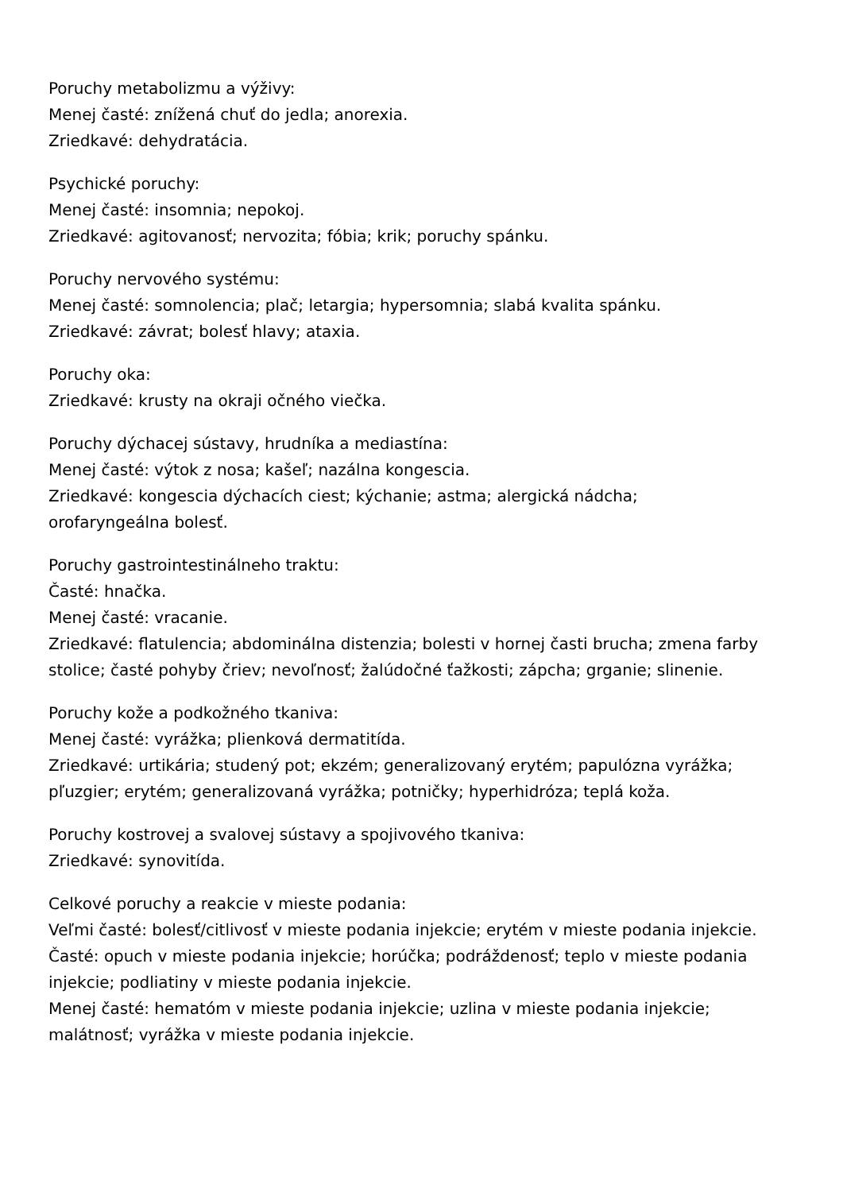Poruchy metabolizmu a výživy:
Menej časté: znížená chuť do jedla; anorexia.
Zriedkavé: dehydratácia.
Psychické poruchy:
Menej časté: insomnia; nepokoj.
Zriedkavé: agitovanosť; nervozita; fóbia; krik; poruchy spánku.
Poruchy nervového systému:
Menej časté: somnolencia; plač; letargia; hypersomnia; slabá kvalita spánku.
Zriedkavé: závrat; bolesť hlavy; ataxia.
Poruchy oka:
Zriedkavé: krusty na okraji očného viečka.
Poruchy dýchacej sústavy, hrudníka a mediastína:
Menej časté: výtok z nosa; kašeľ; nazálna kongescia.
Zriedkavé: kongescia dýchacích ciest; kýchanie; astma; alergická nádcha;
orofaryngeálna bolesť.
Poruchy gastrointestinálneho traktu:
Časté: hnačka.
Menej časté: vracanie.
Zriedkavé: flatulencia; abdominálna distenzia; bolesti v hornej časti brucha; zmena farby stolice; časté pohyby čriev; nevoľnosť; žalúdočné ťažkosti; zápcha; grganie; slinenie.
Poruchy kože a podkožného tkaniva:
Menej časté: vyrážka; plienková dermatitída.
Zriedkavé: urtikária; studený pot; ekzém; generalizovaný erytém; papulózna vyrážka; pľuzgier; erytém; generalizovaná vyrážka; potničky; hyperhidróza; teplá koža.
Poruchy kostrovej a svalovej sústavy a spojivového tkaniva:
Zriedkavé: synovitída.
Celkové poruchy a reakcie v mieste podania:
Veľmi časté: bolesť/citlivosť v mieste podania injekcie; erytém v mieste podania injekcie.
Časté: opuch v mieste podania injekcie; horúčka; podráždenosť; teplo v mieste podania injekcie; podliatiny v mieste podania injekcie.
Menej časté: hematóm v mieste podania injekcie; uzlina v mieste podania injekcie; malátnosť; vyrážka v mieste podania injekcie.